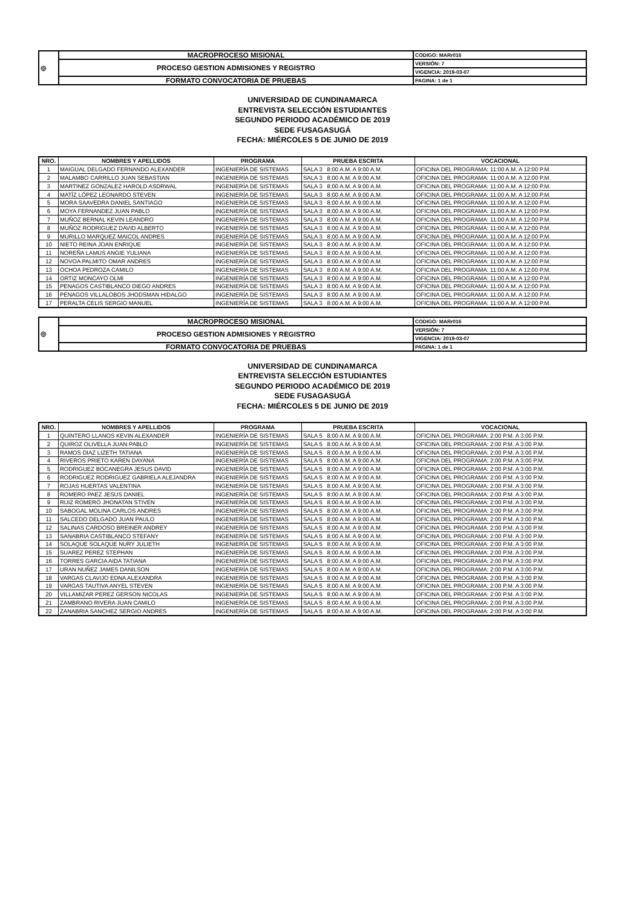| ◎ | MACROPROCESO MISIONAL | CODIGO: MARr016 |
| | PROCESO GESTION ADMISIONES Y REGISTRO | VERSIÓN: 7 |
| | | VIGENCIA: 2019-03-07 |
| | FORMATO CONVOCATORIA DE PRUEBAS | PAGINA: 1 de 1 |
UNIVERSIDAD DE CUNDINAMARCA
ENTREVISTA SELECCIÓN ESTUDIANTES
SEGUNDO PERIODO ACADÉMICO DE 2019
SEDE FUSAGASUGÁ
FECHA: MIÉRCOLES 5 DE JUNIO DE 2019
| NRO. | NOMBRES Y APELLIDOS | PROGRAMA | PRUEBA ESCRITA | VOCACIONAL |
| --- | --- | --- | --- | --- |
| 1 | MAIGUAL DELGADO FERNANDO ALEXANDER | INGENIERÍA DE SISTEMAS | SALA 3 8:00 A.M. A 9:00 A.M. | OFICINA DEL PROGRAMA: 11:00 A.M. A 12:00 P.M. |
| 2 | MALAMBO CARRILLO JUAN SEBASTIAN | INGENIERÍA DE SISTEMAS | SALA 3 8:00 A.M. A 9:00 A.M. | OFICINA DEL PROGRAMA: 11:00 A.M. A 12:00 P.M. |
| 3 | MARTINEZ GONZALEZ HAROLD ASDRWAL | INGENIERÍA DE SISTEMAS | SALA 3 8:00 A.M. A 9:00 A.M. | OFICINA DEL PROGRAMA: 11:00 A.M. A 12:00 P.M. |
| 4 | MATÍZ LÓPEZ LEONARDO STEVEN | INGENIERÍA DE SISTEMAS | SALA 3 8:00 A.M. A 9:00 A.M. | OFICINA DEL PROGRAMA: 11:00 A.M. A 12:00 P.M. |
| 5 | MORA SAAVEDRA DANIEL SANTIAGO | INGENIERÍA DE SISTEMAS | SALA 3 8:00 A.M. A 9:00 A.M. | OFICINA DEL PROGRAMA: 11:00 A.M. A 12:00 P.M. |
| 6 | MOYA FERNANDEZ JUAN PABLO | INGENIERÍA DE SISTEMAS | SALA 3 8:00 A.M. A 9:00 A.M. | OFICINA DEL PROGRAMA: 11:00 A.M. A 12:00 P.M. |
| 7 | MUÑOZ BERNAL KEVIN LEANDRO | INGENIERÍA DE SISTEMAS | SALA 3 8:00 A.M. A 9:00 A.M. | OFICINA DEL PROGRAMA: 11:00 A.M. A 12:00 P.M. |
| 8 | MUÑOZ RODRIGUEZ DAVID ALBERTO | INGENIERÍA DE SISTEMAS | SALA 3 8:00 A.M. A 9:00 A.M. | OFICINA DEL PROGRAMA: 11:00 A.M. A 12:00 P.M. |
| 9 | MURILLO MARQUEZ MAICOL ANDRES | INGENIERÍA DE SISTEMAS | SALA 3 8:00 A.M. A 9:00 A.M. | OFICINA DEL PROGRAMA: 11:00 A.M. A 12:00 P.M. |
| 10 | NIETO REINA JOAN ENRIQUE | INGENIERÍA DE SISTEMAS | SALA 3 8:00 A.M. A 9:00 A.M. | OFICINA DEL PROGRAMA: 11:00 A.M. A 12:00 P.M. |
| 11 | NOREÑA LAMUS ANGIE YULIANA | INGENIERÍA DE SISTEMAS | SALA 3 8:00 A.M. A 9:00 A.M. | OFICINA DEL PROGRAMA: 11:00 A.M. A 12:00 P.M. |
| 12 | NOVOA PALMITO OMAR ANDRES | INGENIERÍA DE SISTEMAS | SALA 3 8:00 A.M. A 9:00 A.M. | OFICINA DEL PROGRAMA: 11:00 A.M. A 12:00 P.M. |
| 13 | OCHOA PEDROZA CAMILO | INGENIERÍA DE SISTEMAS | SALA 3 8:00 A.M. A 9:00 A.M. | OFICINA DEL PROGRAMA: 11:00 A.M. A 12:00 P.M. |
| 14 | ORTIZ MONCAYO OLMI | INGENIERÍA DE SISTEMAS | SALA 3 8:00 A.M. A 9:00 A.M. | OFICINA DEL PROGRAMA: 11:00 A.M. A 12:00 P.M. |
| 15 | PENAGOS CASTIBLANCO DIEGO ANDRES | INGENIERÍA DE SISTEMAS | SALA 3 8:00 A.M. A 9:00 A.M. | OFICINA DEL PROGRAMA: 11:00 A.M. A 12:00 P.M. |
| 16 | PENAGOS VILLALOBOS JHODSMAN HIDALGO | INGENIERÍA DE SISTEMAS | SALA 3 8:00 A.M. A 9:00 A.M. | OFICINA DEL PROGRAMA: 11:00 A.M. A 12:00 P.M. |
| 17 | PERALTA CELIS SERGIO MANUEL | INGENIERÍA DE SISTEMAS | SALA 3 8:00 A.M. A 9:00 A.M. | OFICINA DEL PROGRAMA: 11:00 A.M. A 12:00 P.M. |
| ◎ | MACROPROCESO MISIONAL | CODIGO: MARr016 |
| | PROCESO GESTION ADMISIONES Y REGISTRO | VERSIÓN: 7 |
| | | VIGENCIA: 2019-03-07 |
| | FORMATO CONVOCATORIA DE PRUEBAS | PAGINA: 1 de 1 |
UNIVERSIDAD DE CUNDINAMARCA
ENTREVISTA SELECCIÓN ESTUDIANTES
SEGUNDO PERIODO ACADÉMICO DE 2019
SEDE FUSAGASUGÁ
FECHA: MIÉRCOLES 5 DE JUNIO DE 2019
| NRO. | NOMBRES Y APELLIDOS | PROGRAMA | PRUEBA ESCRITA | VOCACIONAL |
| --- | --- | --- | --- | --- |
| 1 | QUINTERO LLANOS KEVIN ALEXANDER | INGENIERÍA DE SISTEMAS | SALA 5 8:00 A.M. A 9:00 A.M. | OFICINA DEL PROGRAMA: 2:00 P.M. A 3:00 P.M. |
| 2 | QUIROZ OLIVELLA JUAN PABLO | INGENIERÍA DE SISTEMAS | SALA 5 8:00 A.M. A 9:00 A.M. | OFICINA DEL PROGRAMA: 2:00 P.M. A 3:00 P.M. |
| 3 | RAMOS DIAZ LIZETH TATIANA | INGENIERÍA DE SISTEMAS | SALA 5 8:00 A.M. A 9:00 A.M. | OFICINA DEL PROGRAMA: 2:00 P.M. A 3:00 P.M. |
| 4 | RIVEROS PRIETO KAREN DAYANA | INGENIERÍA DE SISTEMAS | SALA 5 8:00 A.M. A 9:00 A.M. | OFICINA DEL PROGRAMA: 2:00 P.M. A 3:00 P.M. |
| 5 | RODRIGUEZ BOCANEGRA JESUS DAVID | INGENIERÍA DE SISTEMAS | SALA 5 8:00 A.M. A 9:00 A.M. | OFICINA DEL PROGRAMA: 2:00 P.M. A 3:00 P.M. |
| 6 | RODRIGUEZ RODRIGUEZ GABRIELA ALEJANDRA | INGENIERÍA DE SISTEMAS | SALA 5 8:00 A.M. A 9:00 A.M. | OFICINA DEL PROGRAMA: 2:00 P.M. A 3:00 P.M. |
| 7 | ROJAS HUERTAS VALENTINA | INGENIERÍA DE SISTEMAS | SALA 5 8:00 A.M. A 9:00 A.M. | OFICINA DEL PROGRAMA: 2:00 P.M. A 3:00 P.M. |
| 8 | ROMERO PAEZ JESUS DANIEL | INGENIERÍA DE SISTEMAS | SALA 5 8:00 A.M. A 9:00 A.M. | OFICINA DEL PROGRAMA: 2:00 P.M. A 3:00 P.M. |
| 9 | RUIZ ROMERO JHONATAN STIVEN | INGENIERÍA DE SISTEMAS | SALA 5 8:00 A.M. A 9:00 A.M. | OFICINA DEL PROGRAMA: 2:00 P.M. A 3:00 P.M. |
| 10 | SABOGAL MOLINA CARLOS ANDRES | INGENIERÍA DE SISTEMAS | SALA 5 8:00 A.M. A 9:00 A.M. | OFICINA DEL PROGRAMA: 2:00 P.M. A 3:00 P.M. |
| 11 | SALCEDO DELGADO JUAN PAULO | INGENIERÍA DE SISTEMAS | SALA 5 8:00 A.M. A 9:00 A.M. | OFICINA DEL PROGRAMA: 2:00 P.M. A 3:00 P.M. |
| 12 | SALINAS CARDOSO BREINER ANDREY | INGENIERÍA DE SISTEMAS | SALA 5 8:00 A.M. A 9:00 A.M. | OFICINA DEL PROGRAMA: 2:00 P.M. A 3:00 P.M. |
| 13 | SANABRIA CASTIBLANCO STEFANY | INGENIERÍA DE SISTEMAS | SALA 5 8:00 A.M. A 9:00 A.M. | OFICINA DEL PROGRAMA: 2:00 P.M. A 3:00 P.M. |
| 14 | SOLAQUE SOLAQUE NURY JULIETH | INGENIERÍA DE SISTEMAS | SALA 5 8:00 A.M. A 9:00 A.M. | OFICINA DEL PROGRAMA: 2:00 P.M. A 3:00 P.M. |
| 15 | SUAREZ PEREZ STEPHAN | INGENIERÍA DE SISTEMAS | SALA 5 8:00 A.M. A 9:00 A.M. | OFICINA DEL PROGRAMA: 2:00 P.M. A 3:00 P.M. |
| 16 | TORRES GARCIA AIDA TATIANA | INGENIERÍA DE SISTEMAS | SALA 5 8:00 A.M. A 9:00 A.M. | OFICINA DEL PROGRAMA: 2:00 P.M. A 3:00 P.M. |
| 17 | URAN NUÑEZ JAMES DANILSON | INGENIERÍA DE SISTEMAS | SALA 5 8:00 A.M. A 9:00 A.M. | OFICINA DEL PROGRAMA: 2:00 P.M. A 3:00 P.M. |
| 18 | VARGAS CLAVIJO EDNA ALEXANDRA | INGENIERÍA DE SISTEMAS | SALA 5 8:00 A.M. A 9:00 A.M. | OFICINA DEL PROGRAMA: 2:00 P.M. A 3:00 P.M. |
| 19 | VARGAS TAUTIVA ANYEL STEVEN | INGENIERÍA DE SISTEMAS | SALA 5 8:00 A.M. A 9:00 A.M. | OFICINA DEL PROGRAMA: 2:00 P.M. A 3:00 P.M. |
| 20 | VILLAMIZAR PEREZ GERSON NICOLAS | INGENIERÍA DE SISTEMAS | SALA 5 8:00 A.M. A 9:00 A.M. | OFICINA DEL PROGRAMA: 2:00 P.M. A 3:00 P.M. |
| 21 | ZAMBRANO RIVERA JUAN CAMILO | INGENIERÍA DE SISTEMAS | SALA 5 8:00 A.M. A 9:00 A.M. | OFICINA DEL PROGRAMA: 2:00 P.M. A 3:00 P.M. |
| 22 | ZANABRIA SANCHEZ SERGIO ANDRES | INGENIERÍA DE SISTEMAS | SALA 5 8:00 A.M. A 9:00 A.M. | OFICINA DEL PROGRAMA: 2:00 P.M. A 3:00 P.M. |